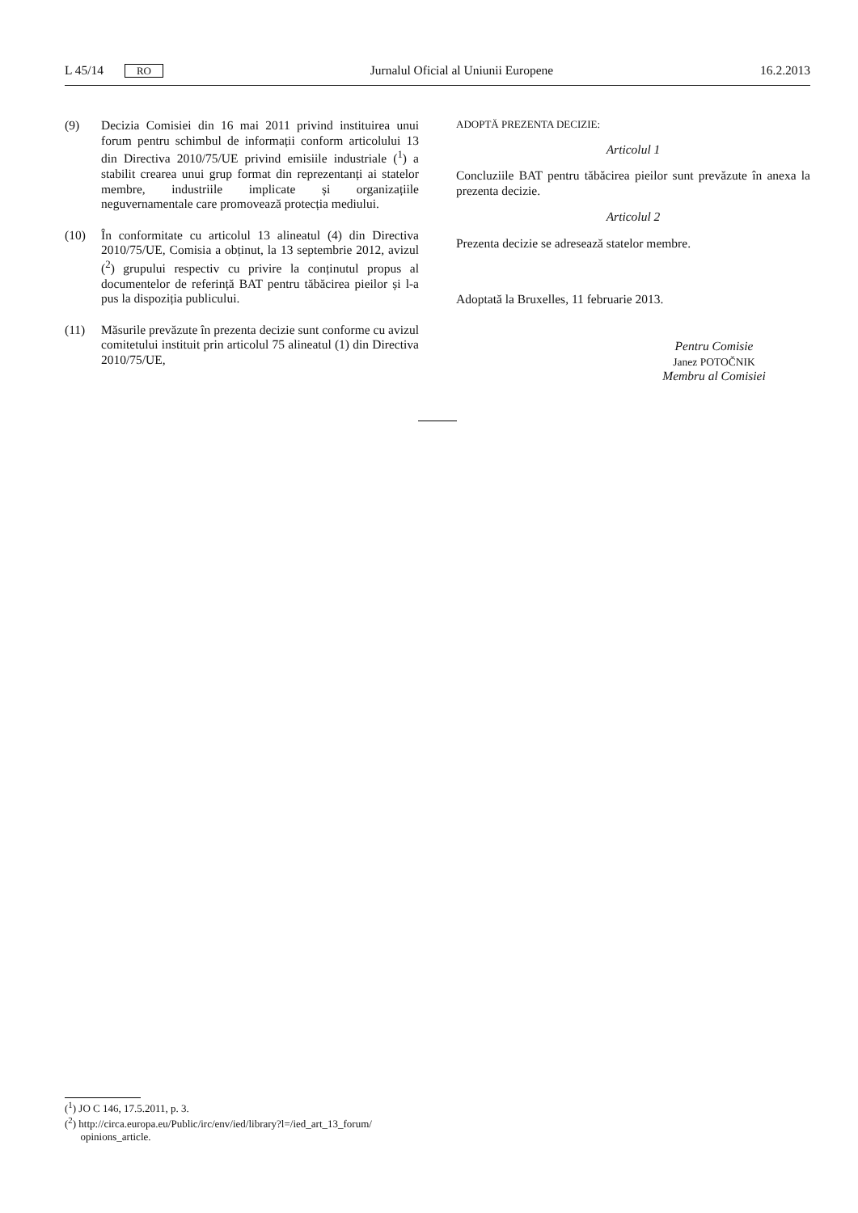L 45/14 RO Jurnalul Oficial al Uniunii Europene 16.2.2013
(9) Decizia Comisiei din 16 mai 2011 privind instituirea unui forum pentru schimbul de informații conform articolului 13 din Directiva 2010/75/UE privind emisiile industriale (<sup>1</sup>) a stabilit crearea unui grup format din reprezentanți ai statelor membre, industriile implicate și organizațiile neguvernamentale care promovează protecția mediului.
(10) În conformitate cu articolul 13 alineatul (4) din Directiva 2010/75/UE, Comisia a obținut, la 13 septembrie 2012, avizul (<sup>2</sup>) grupului respectiv cu privire la conținutul propus al documentelor de referință BAT pentru tăbăcirea pieilor și l-a pus la dispoziția publicului.
(11) Măsurile prevăzute în prezenta decizie sunt conforme cu avizul comitetului instituit prin articolul 75 alineatul (1) din Directiva 2010/75/UE,
ADOPTĂ PREZENTA DECIZIE:
Articolul 1
Concluziile BAT pentru tăbăcirea pieilor sunt prevăzute în anexa la prezenta decizie.
Articolul 2
Prezenta decizie se adresează statelor membre.
Adoptată la Bruxelles, 11 februarie 2013.
Pentru Comisie
Janez POTOČNIK
Membru al Comisiei
(<sup>1</sup>) JO C 146, 17.5.2011, p. 3.
(<sup>2</sup>) http://circa.europa.eu/Public/irc/env/ied/library?l=/ied_art_13_forum/
opinions_article.